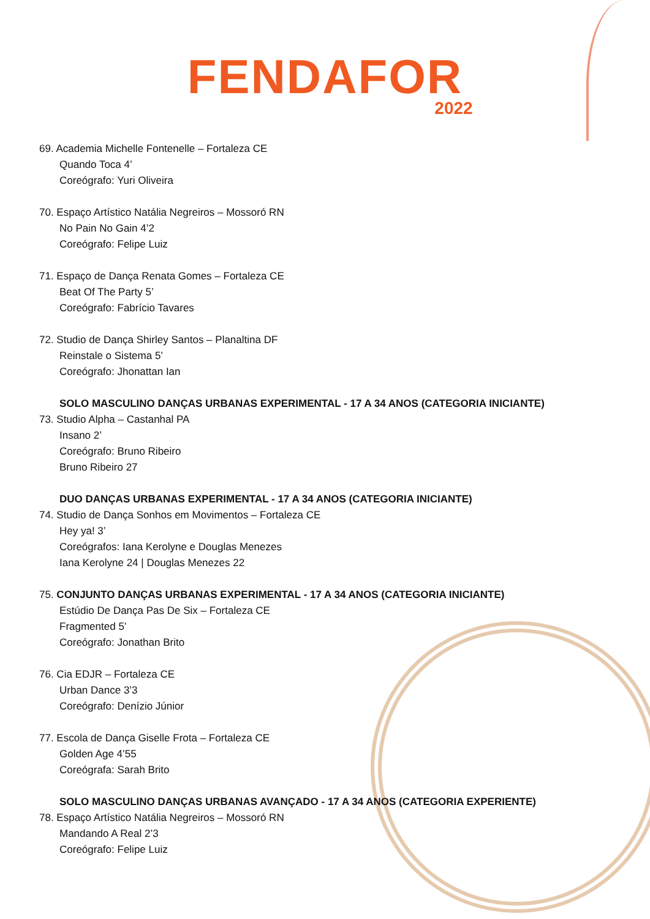FENDAFOR
2022
69. Academia Michelle Fontenelle – Fortaleza CE
Quando Toca 4’
Coreógrafo: Yuri Oliveira
70. Espaço Artístico Natália Negreiros – Mossoró RN
No Pain No Gain 4’2
Coreógrafo: Felipe Luiz
71. Espaço de Dança Renata Gomes – Fortaleza CE
Beat Of The Party 5’
Coreógrafo: Fabrício Tavares
72. Studio de Dança Shirley Santos – Planaltina DF
Reinstale o Sistema 5’
Coreógrafo: Jhonattan Ian
SOLO MASCULINO DANÇAS URBANAS EXPERIMENTAL - 17 A 34 ANOS (CATEGORIA INICIANTE)
73. Studio Alpha – Castanhal PA
Insano 2’
Coreógrafo: Bruno Ribeiro
Bruno Ribeiro 27
DUO DANÇAS URBANAS EXPERIMENTAL - 17 A 34 ANOS (CATEGORIA INICIANTE)
74. Studio de Dança Sonhos em Movimentos – Fortaleza CE
Hey ya! 3’
Coreógrafos: Iana Kerolyne e Douglas Menezes
Iana Kerolyne 24 | Douglas Menezes 22
75. CONJUNTO DANÇAS URBANAS EXPERIMENTAL - 17 A 34 ANOS (CATEGORIA INICIANTE)
Estúdio De Dança Pas De Six – Fortaleza CE
Fragmented 5’
Coreógrafo: Jonathan Brito
76. Cia EDJR – Fortaleza CE
Urban Dance 3’3
Coreógrafo: Denízio Júnior
77. Escola de Dança Giselle Frota – Fortaleza CE
Golden Age 4’55
Coreógrafa: Sarah Brito
SOLO MASCULINO DANÇAS URBANAS AVANÇADO - 17 A 34 ANOS (CATEGORIA EXPERIENTE)
78. Espaço Artístico Natália Negreiros – Mossoró RN
Mandando A Real 2’3
Coreógrafo: Felipe Luiz